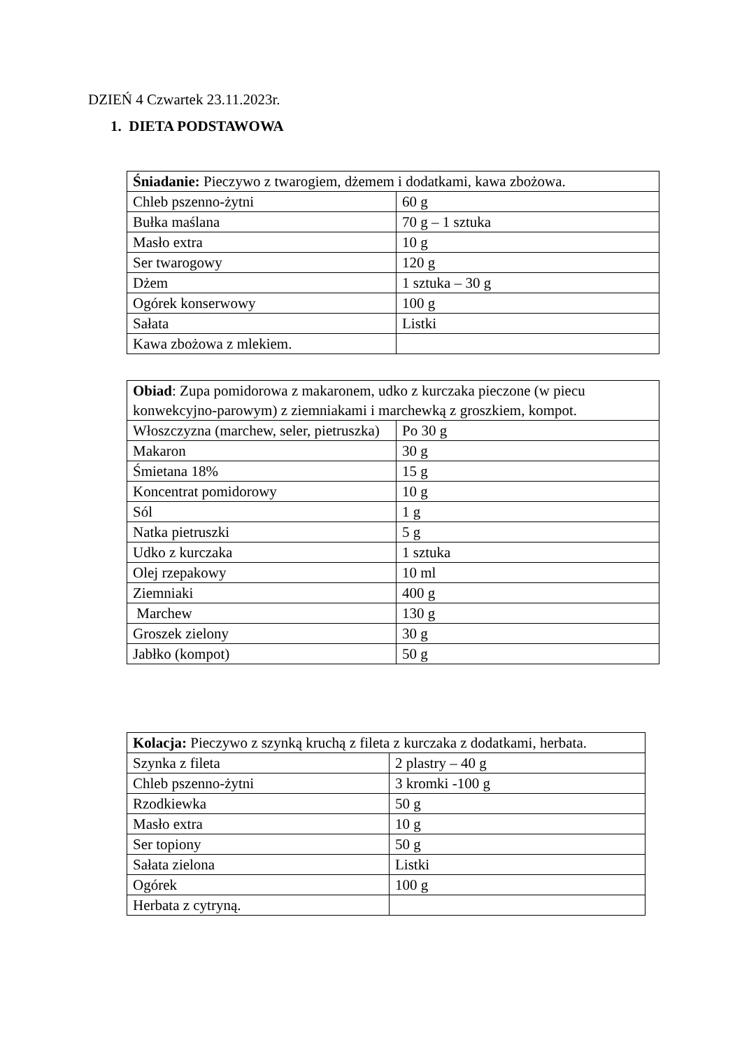DZIEŃ 4 Czwartek 23.11.2023r.
1. DIETA PODSTAWOWA
| Śniadanie: Pieczywo z twarogiem, dżemem i dodatkami, kawa zbożowa. | |
| Chleb pszenno-żytni | 60 g |
| Bułka maślana | 70 g – 1 sztuka |
| Masło extra | 10 g |
| Ser twarogowy | 120 g |
| Dżem | 1 sztuka – 30 g |
| Ogórek konserwowy | 100 g |
| Sałata | Listki |
| Kawa zbożowa z mlekiem. | |
| Obiad : Zupa pomidorowa z makaronem, udko z kurczaka pieczone (w piecu konwekcyjno-parowym) z ziemniakami i marchewką z groszkiem, kompot. | |
| Włoszczyzna (marchew, seler, pietruszka) | Po 30 g |
| Makaron | 30 g |
| Śmietana 18% | 15 g |
| Koncentrat pomidorowy | 10 g |
| Sól | 1 g |
| Natka pietruszki | 5 g |
| Udko z kurczaka | 1 sztuka |
| Olej rzepakowy | 10 ml |
| Ziemniaki | 400 g |
| Marchew | 130 g |
| Groszek zielony | 30 g |
| Jabłko (kompot) | 50 g |
| Kolacja: Pieczywo z szynką kruchą z fileta z kurczaka z dodatkami, herbata. | |
| Szynka z fileta | 2 plastry – 40 g |
| Chleb pszenno-żytni | 3 kromki -100 g |
| Rzodkiewka | 50 g |
| Masło extra | 10 g |
| Ser topiony | 50 g |
| Sałata zielona | Listki |
| Ogórek | 100 g |
| Herbata z cytryną. | |